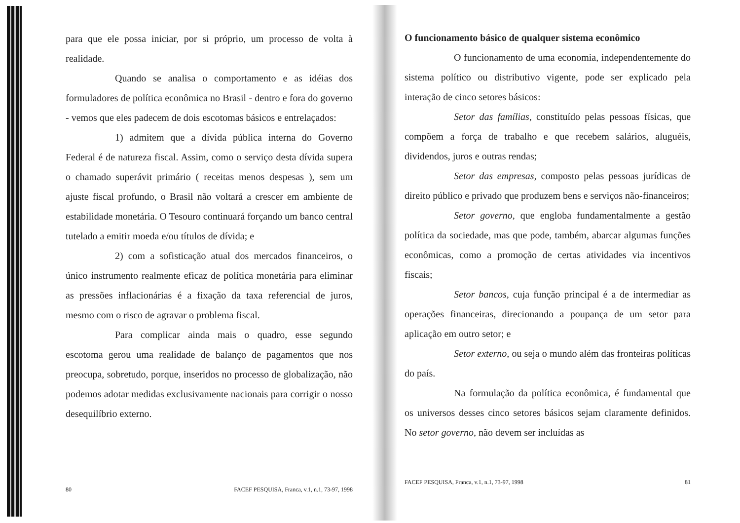para que ele possa iniciar, por si próprio, um processo de volta à realidade.
Quando se analisa o comportamento e as idéias dos formuladores de política econômica no Brasil - dentro e fora do governo - vemos que eles padecem de dois escotomas básicos e entrelaçados:
1) admitem que a dívida pública interna do Governo Federal é de natureza fiscal. Assim, como o serviço desta dívida supera o chamado superávit primário ( receitas menos despesas ), sem um ajuste fiscal profundo, o Brasil não voltará a crescer em ambiente de estabilidade monetária. O Tesouro continuará forçando um banco central tutelado a emitir moeda e/ou títulos de dívida; e
2) com a sofisticação atual dos mercados financeiros, o único instrumento realmente eficaz de política monetária para eliminar as pressões inflacionárias é a fixação da taxa referencial de juros, mesmo com o risco de agravar o problema fiscal.
Para complicar ainda mais o quadro, esse segundo escotoma gerou uma realidade de balanço de pagamentos que nos preocupa, sobretudo, porque, inseridos no processo de globalização, não podemos adotar medidas exclusivamente nacionais para corrigir o nosso desequilíbrio externo.
80 FACEF PESQUISA, Franca, v.1, n.1, 73-97, 1998
O funcionamento básico de qualquer sistema econômico
O funcionamento de uma economia, independentemente do sistema político ou distributivo vigente, pode ser explicado pela interação de cinco setores básicos:
Setor das famílias, constituído pelas pessoas físicas, que compõem a força de trabalho e que recebem salários, aluguéis, dividendos, juros e outras rendas;
Setor das empresas, composto pelas pessoas jurídicas de direito público e privado que produzem bens e serviços não-financeiros;
Setor governo, que engloba fundamentalmente a gestão política da sociedade, mas que pode, também, abarcar algumas funções econômicas, como a promoção de certas atividades via incentivos fiscais;
Setor bancos, cuja função principal é a de intermediar as operações financeiras, direcionando a poupança de um setor para aplicação em outro setor; e
Setor externo, ou seja o mundo além das fronteiras políticas do país.
Na formulação da política econômica, é fundamental que os universos desses cinco setores básicos sejam claramente definidos. No setor governo, não devem ser incluídas as
FACEF PESQUISA, Franca, v.1, n.1, 73-97, 1998 81